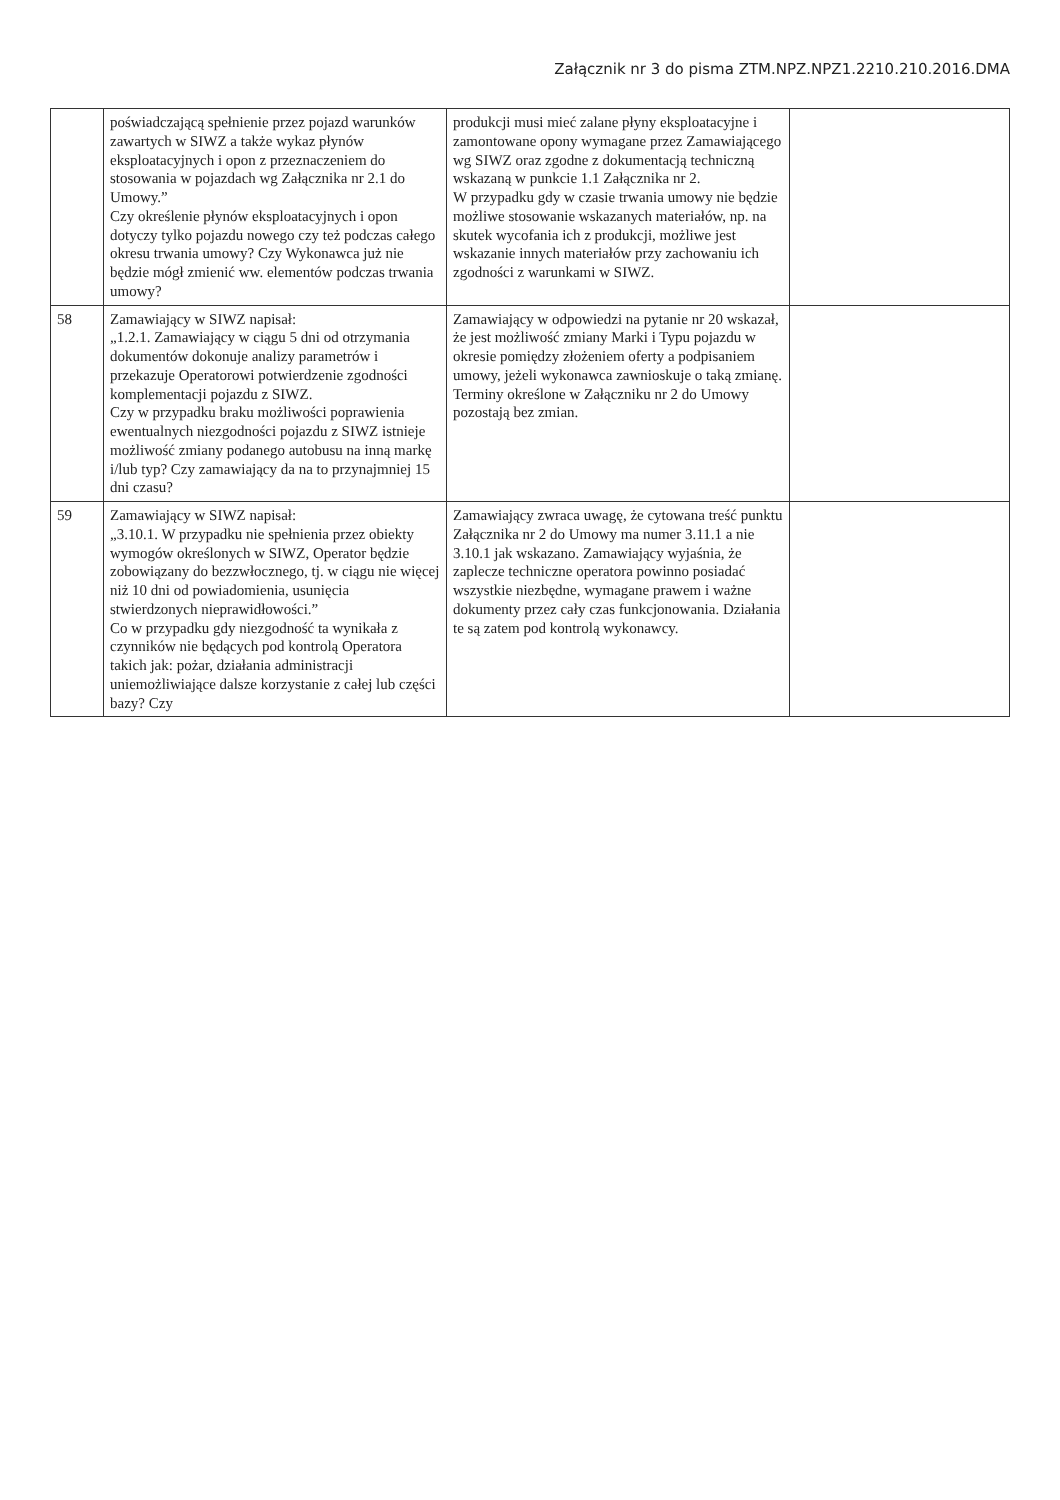Załącznik nr 3 do pisma ZTM.NPZ.NPZ1.2210.210.2016.DMA
| | poświadczającą spełnienie przez pojazd warunków zawartych w SIWZ a także wykaz płynów eksploatacyjnych i opon z przeznaczeniem do stosowania w pojazdach wg Załącznika nr 2.1 do Umowy.” Czy określenie płynów eksploatacyjnych i opon dotyczy tylko pojazdu nowego czy też podczas całego okresu trwania umowy? Czy Wykonawca już nie będzie mógł zmienić ww. elementów podczas trwania umowy? | produkcji musi mieć zalane płyny eksploatacyjne i zamontowane opony wymagane przez Zamawiającego wg SIWZ oraz zgodne z dokumentacją techniczną wskazaną w punkcie 1.1 Załącznika nr 2. W przypadku gdy w czasie trwania umowy nie będzie możliwe stosowanie wskazanych materiałów, np. na skutek wycofania ich z produkcji, możliwe jest wskazanie innych materiałów przy zachowaniu ich zgodności z warunkami w SIWZ. | |
| 58 | Zamawiający w SIWZ napisał: „1.2.1. Zamawiający w ciągu 5 dni od otrzymania dokumentów dokonuje analizy parametrów i przekazuje Operatorowi potwierdzenie zgodności komplementacji pojazdu z SIWZ. Czy w przypadku braku możliwości poprawienia ewentualnych niezgodności pojazdu z SIWZ istnieje możliwość zmiany podanego autobusu na inną markę i/lub typ? Czy zamawiający da na to przynajmniej 15 dni czasu? | Zamawiający w odpowiedzi na pytanie nr 20 wskazał, że jest możliwość zmiany Marki i Typu pojazdu w okresie pomiędzy złożeniem oferty a podpisaniem umowy, jeżeli wykonawca zawnioskuje o taką zmianę. Terminy określone w Załączniku nr 2 do Umowy pozostają bez zmian. | |
| 59 | Zamawiający w SIWZ napisał: „3.10.1. W przypadku nie spełnienia przez obiekty wymogów określonych w SIWZ, Operator będzie zobowiązany do bezzwłocznego, tj. w ciągu nie więcej niż 10 dni od powiadomienia, usunięcia stwierdzonych nieprawidłowości.” Co w przypadku gdy niezgodność ta wynikała z czynników nie będących pod kontrolą Operatora takich jak: pożar, działania administracji uniemożliwiające dalsze korzystanie z całej lub części bazy? Czy | Zamawiający zwraca uwagę, że cytowana treść punktu Załącznika nr 2 do Umowy ma numer 3.11.1 a nie 3.10.1 jak wskazano. Zamawiający wyjaśnia, że zaplecze techniczne operatora powinno posiadać wszystkie niezbędne, wymagane prawem i ważne dokumenty przez cały czas funkcjonowania. Działania te są zatem pod kontrolą wykonawcy. | |